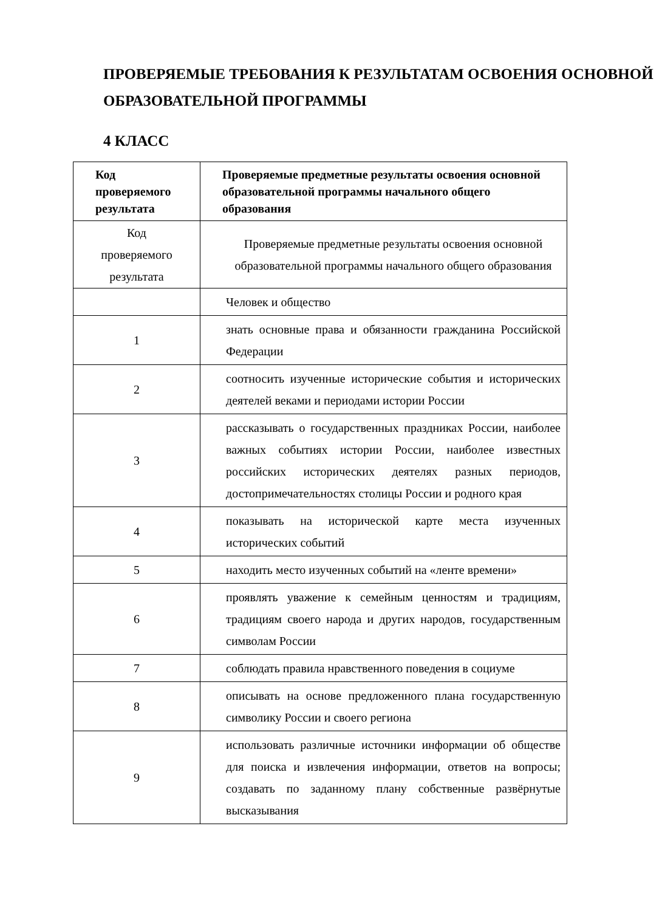ПРОВЕРЯЕМЫЕ ТРЕБОВАНИЯ К РЕЗУЛЬТАТАМ ОСВОЕНИЯ ОСНОВНОЙ ОБРАЗОВАТЕЛЬНОЙ ПРОГРАММЫ
4 КЛАСС
| Код проверяемого результата | Проверяемые предметные результаты освоения основной образовательной программы начального общего образования |
| --- | --- |
| Код проверяемого результата | Проверяемые предметные результаты освоения основной образовательной программы начального общего образования |
| | Человек и общество |
| 1 | знать основные права и обязанности гражданина Российской Федерации |
| 2 | соотносить изученные исторические события и исторических деятелей веками и периодами истории России |
| 3 | рассказывать о государственных праздниках России, наиболее важных событиях истории России, наиболее известных российских исторических деятелях разных периодов, достопримечательностях столицы России и родного края |
| 4 | показывать на исторической карте места изученных исторических событий |
| 5 | находить место изученных событий на «ленте времени» |
| 6 | проявлять уважение к семейным ценностям и традициям, традициям своего народа и других народов, государственным символам России |
| 7 | соблюдать правила нравственного поведения в социуме |
| 8 | описывать на основе предложенного плана государственную символику России и своего региона |
| 9 | использовать различные источники информации об обществе для поиска и извлечения информации, ответов на вопросы; создавать по заданному плану собственные развёрнутые высказывания |